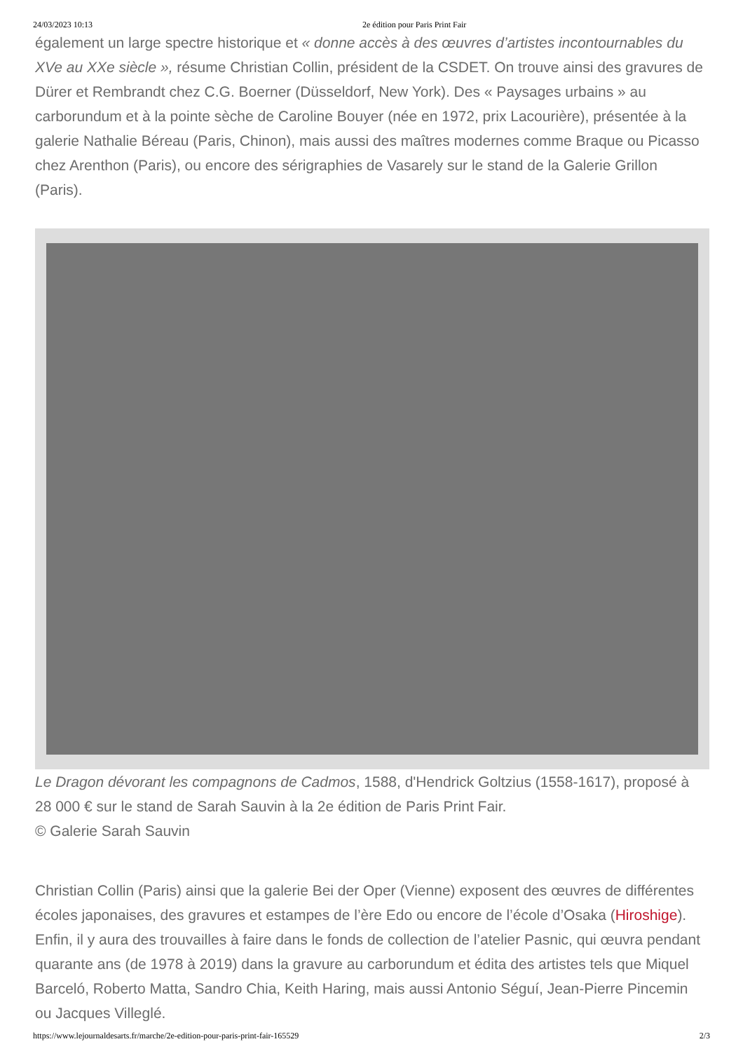24/03/2023 10:13 2e édition pour Paris Print Fair
également un large spectre historique et « donne accès à des œuvres d’artistes incontournables du XVe au XXe siècle », résume Christian Collin, président de la CSDET. On trouve ainsi des gravures de Dürer et Rembrandt chez C.G. Boerner (Düsseldorf, New York). Des « Paysages urbains » au carborundum et à la pointe sèche de Caroline Bouyer (née en 1972, prix Lacourière), présentée à la galerie Nathalie Béreau (Paris, Chinon), mais aussi des maîtres modernes comme Braque ou Picasso chez Arenthon (Paris), ou encore des sérigraphies de Vasarely sur le stand de la Galerie Grillon (Paris).
Le Dragon dévorant les compagnons de Cadmos, 1588, d'Hendrick Goltzius (1558-1617), proposé à 28 000 € sur le stand de Sarah Sauvin à la 2e édition de Paris Print Fair.
© Galerie Sarah Sauvin
Christian Collin (Paris) ainsi que la galerie Bei der Oper (Vienne) exposent des œuvres de différentes écoles japonaises, des gravures et estampes de l’ère Edo ou encore de l’école d’Osaka (Hiroshige). Enfin, il y aura des trouvailles à faire dans le fonds de collection de l’atelier Pasnic, qui œuvra pendant quarante ans (de 1978 à 2019) dans la gravure au carborundum et édita des artistes tels que Miquel Barceló, Roberto Matta, Sandro Chia, Keith Haring, mais aussi Antonio Séguí, Jean-Pierre Pincemin ou Jacques Villeglé.
https://www.lejournaldesarts.fr/marche/2e-edition-pour-paris-print-fair-165529 2/3